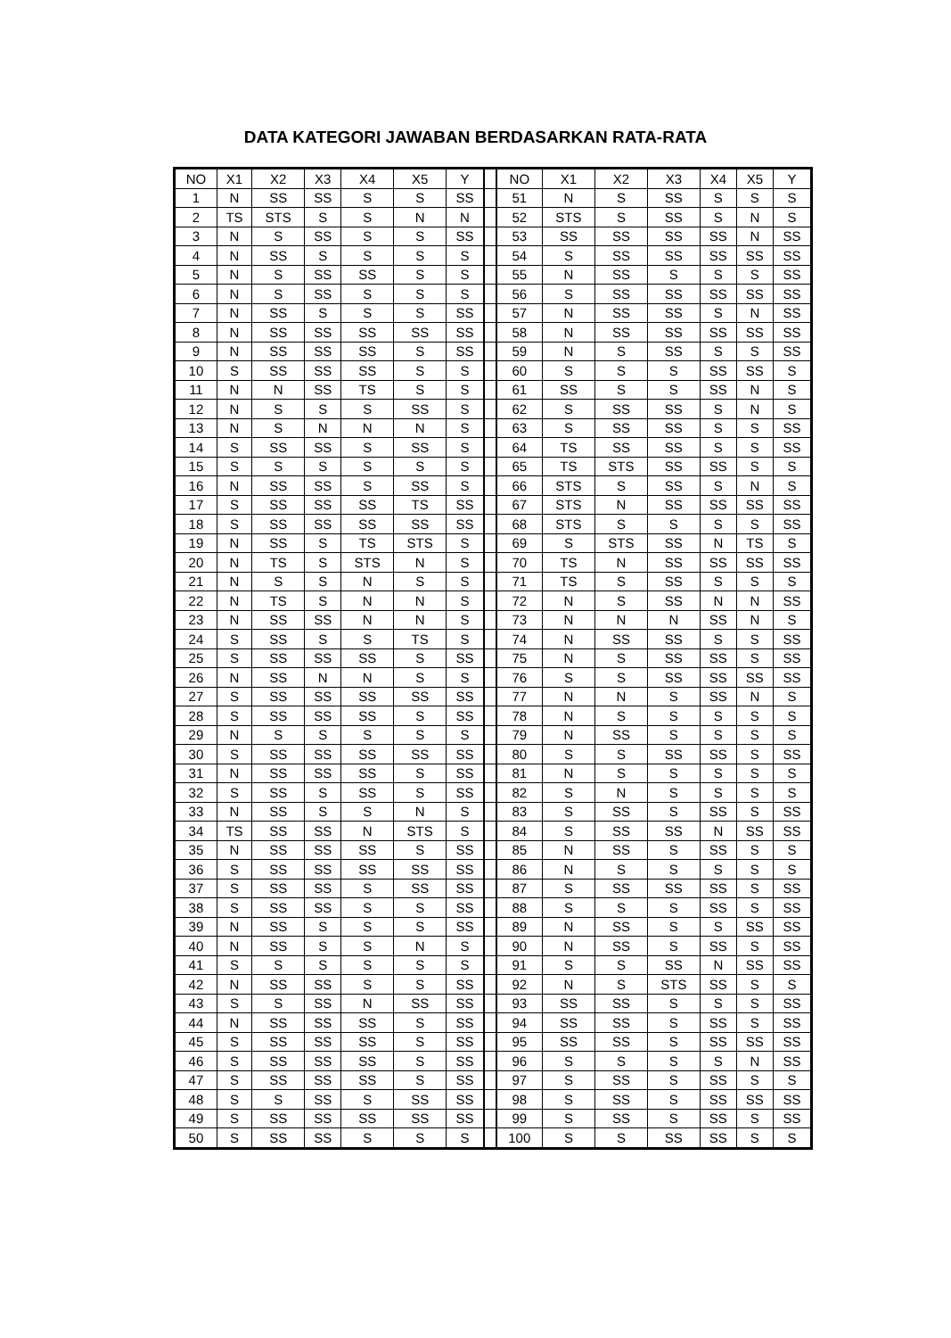DATA KATEGORI JAWABAN BERDASARKAN RATA-RATA
| NO | X1 | X2 | X3 | X4 | X5 | Y | | NO | X1 | X2 | X3 | X4 | X5 | Y |
| --- | --- | --- | --- | --- | --- | --- | --- | --- | --- | --- | --- | --- | --- | --- |
| 1 | N | SS | SS | S | S | SS | | 51 | N | S | SS | S | S | S |
| 2 | TS | STS | S | S | N | N | | 52 | STS | S | SS | S | N | S |
| 3 | N | S | SS | S | S | SS | | 53 | SS | SS | SS | SS | N | SS |
| 4 | N | SS | S | S | S | S | | 54 | S | SS | SS | SS | SS | SS |
| 5 | N | S | SS | SS | S | S | | 55 | N | SS | S | S | S | SS |
| 6 | N | S | SS | S | S | S | | 56 | S | SS | SS | SS | SS | SS |
| 7 | N | SS | S | S | S | SS | | 57 | N | SS | SS | S | N | SS |
| 8 | N | SS | SS | SS | SS | SS | | 58 | N | SS | SS | SS | SS | SS |
| 9 | N | SS | SS | SS | S | SS | | 59 | N | S | SS | S | S | SS |
| 10 | S | SS | SS | SS | S | S | | 60 | S | S | S | SS | SS | S |
| 11 | N | N | SS | TS | S | S | | 61 | SS | S | S | SS | N | S |
| 12 | N | S | S | S | SS | S | | 62 | S | SS | SS | S | N | S |
| 13 | N | S | N | N | N | S | | 63 | S | SS | SS | S | S | SS |
| 14 | S | SS | SS | S | SS | S | | 64 | TS | SS | SS | S | S | SS |
| 15 | S | S | S | S | S | S | | 65 | TS | STS | SS | SS | S | S |
| 16 | N | SS | SS | S | SS | S | | 66 | STS | S | SS | S | N | S |
| 17 | S | SS | SS | SS | TS | SS | | 67 | STS | N | SS | SS | SS | SS |
| 18 | S | SS | SS | SS | SS | SS | | 68 | STS | S | S | S | S | SS |
| 19 | N | SS | S | TS | STS | S | | 69 | S | STS | SS | N | TS | S |
| 20 | N | TS | S | STS | N | S | | 70 | TS | N | SS | SS | SS | SS |
| 21 | N | S | S | N | S | S | | 71 | TS | S | SS | S | S | S |
| 22 | N | TS | S | N | N | S | | 72 | N | S | SS | N | N | SS |
| 23 | N | SS | SS | N | N | S | | 73 | N | N | N | SS | N | S |
| 24 | S | SS | S | S | TS | S | | 74 | N | SS | SS | S | S | SS |
| 25 | S | SS | SS | SS | S | SS | | 75 | N | S | SS | SS | S | SS |
| 26 | N | SS | N | N | S | S | | 76 | S | S | SS | SS | SS | SS |
| 27 | S | SS | SS | SS | SS | SS | | 77 | N | N | S | SS | N | S |
| 28 | S | SS | SS | SS | S | SS | | 78 | N | S | S | S | S | S |
| 29 | N | S | S | S | S | S | | 79 | N | SS | S | S | S | S |
| 30 | S | SS | SS | SS | SS | SS | | 80 | S | S | SS | SS | S | SS |
| 31 | N | SS | SS | SS | S | SS | | 81 | N | S | S | S | S | S |
| 32 | S | SS | S | SS | S | SS | | 82 | S | N | S | S | S | S |
| 33 | N | SS | S | S | N | S | | 83 | S | SS | S | SS | S | SS |
| 34 | TS | SS | SS | N | STS | S | | 84 | S | SS | SS | N | SS | SS |
| 35 | N | SS | SS | SS | S | SS | | 85 | N | SS | S | SS | S | S |
| 36 | S | SS | SS | SS | SS | SS | | 86 | N | S | S | S | S | S |
| 37 | S | SS | SS | S | SS | SS | | 87 | S | SS | SS | SS | S | SS |
| 38 | S | SS | SS | S | S | SS | | 88 | S | S | S | SS | S | SS |
| 39 | N | SS | S | S | S | SS | | 89 | N | SS | S | S | SS | SS |
| 40 | N | SS | S | S | N | S | | 90 | N | SS | S | SS | S | SS |
| 41 | S | S | S | S | S | S | | 91 | S | S | SS | N | SS | SS |
| 42 | N | SS | SS | S | S | SS | | 92 | N | S | STS | SS | S | S |
| 43 | S | S | SS | N | SS | SS | | 93 | SS | SS | S | S | S | SS |
| 44 | N | SS | SS | SS | S | SS | | 94 | SS | SS | S | SS | S | SS |
| 45 | S | SS | SS | SS | S | SS | | 95 | SS | SS | S | SS | SS | SS |
| 46 | S | SS | SS | SS | S | SS | | 96 | S | S | S | S | N | SS |
| 47 | S | SS | SS | SS | S | SS | | 97 | S | SS | S | SS | S | S |
| 48 | S | S | SS | S | SS | SS | | 98 | S | SS | S | SS | SS | SS |
| 49 | S | SS | SS | SS | SS | SS | | 99 | S | SS | S | SS | S | SS |
| 50 | S | SS | SS | S | S | S | | 100 | S | S | SS | SS | S | S |